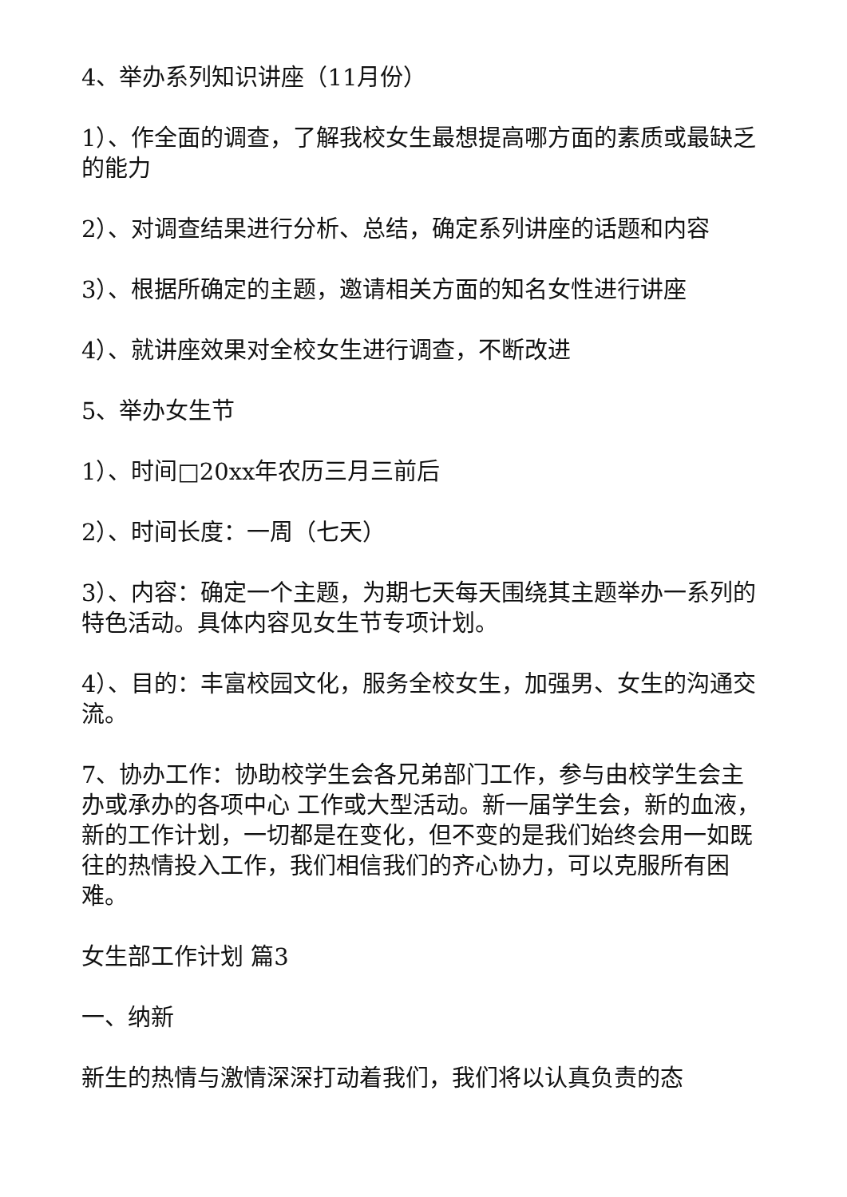4、举办系列知识讲座（11月份）
1）、作全面的调查，了解我校女生最想提高哪方面的素质或最缺乏的能力
2）、对调查结果进行分析、总结，确定系列讲座的话题和内容
3）、根据所确定的主题，邀请相关方面的知名女性进行讲座
4）、就讲座效果对全校女生进行调查，不断改进
5、举办女生节
1）、时间□20xx年农历三月三前后
2）、时间长度：一周（七天）
3）、内容：确定一个主题，为期七天每天围绕其主题举办一系列的特色活动。具体内容见女生节专项计划。
4）、目的：丰富校园文化，服务全校女生，加强男、女生的沟通交流。
7、协办工作：协助校学生会各兄弟部门工作，参与由校学生会主办或承办的各项中心 工作或大型活动。新一届学生会，新的血液，新的工作计划，一切都是在变化，但不变的是我们始终会用一如既往的热情投入工作，我们相信我们的齐心协力，可以克服所有困难。
女生部工作计划 篇3
一、纳新
新生的热情与激情深深打动着我们，我们将以认真负责的态